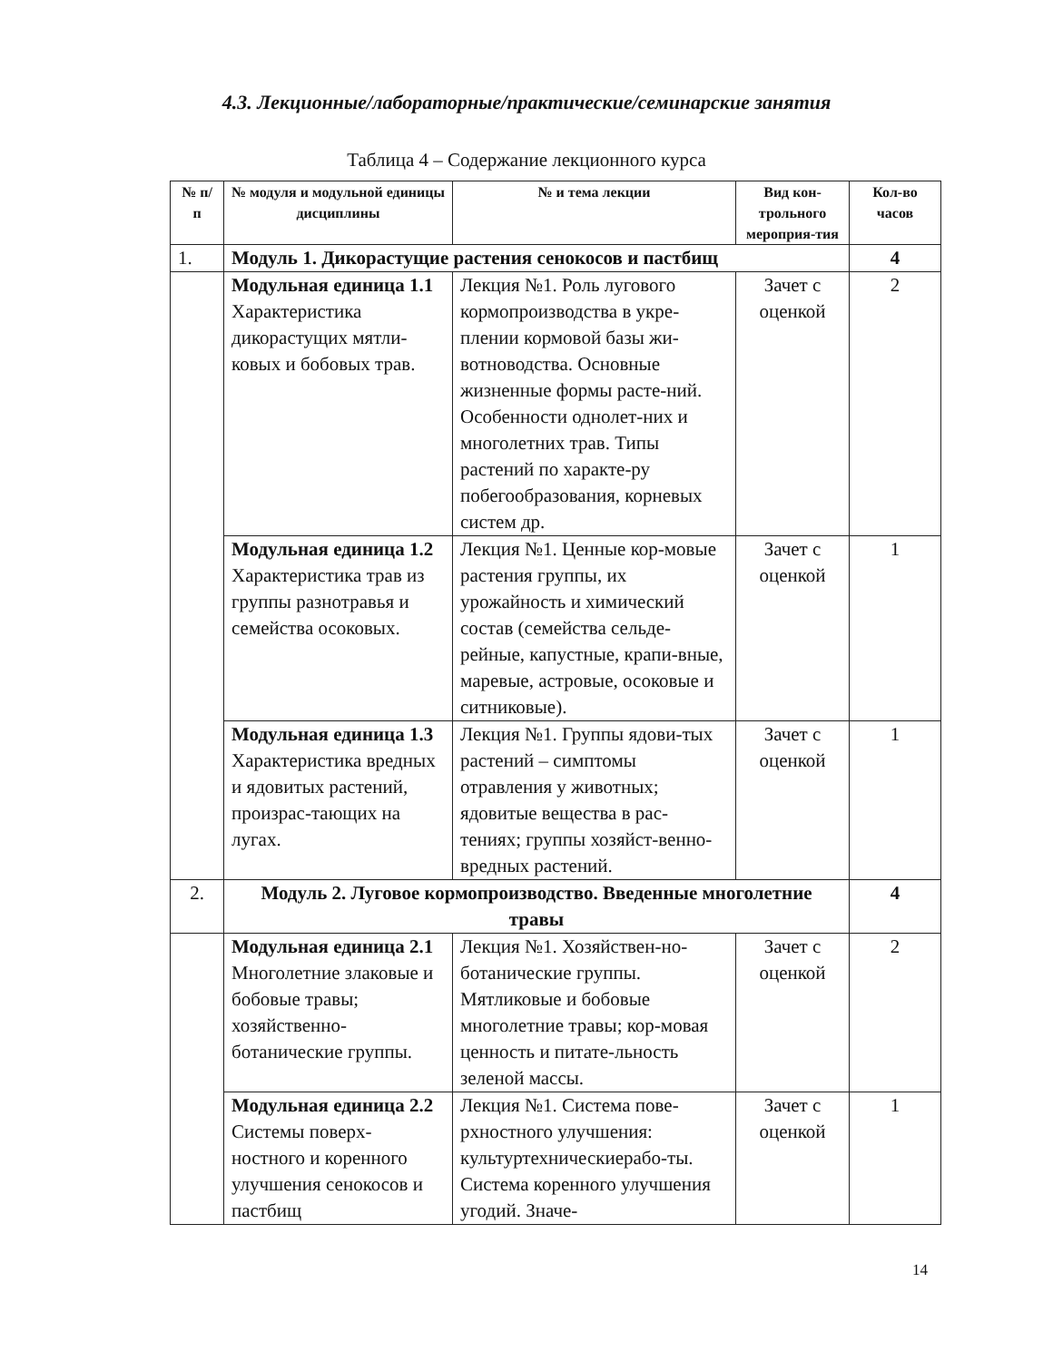4.3. Лекционные/лабораторные/практические/семинарские занятия
Таблица 4 – Содержание лекционного курса
| № п/п | № модуля и модульной единицы дисциплины | № и тема лекции | Вид кон-трольного мероприя-тия | Кол-во часов |
| --- | --- | --- | --- | --- |
| 1. | Модуль 1. Дикорастущие растения сенокосов и пастбищ | | | 4 |
| | Модульная единица 1.1 Характеристика дикорастущих мятли-ковых и бобовых трав. | Лекция №1. Роль лугового кормопроизводства в укре-плении кормовой базы жи-вотноводства. Основные жизненные формы расте-ний. Особенности однолет-них и многолетних трав. Типы растений по характе-ру побегообразования, корневых систем др. | Зачет с оценкой | 2 |
| | Модульная единица 1.2 Характеристика трав из группы разнотравья и семейства осоковых. | Лекция №1. Ценные кор-мовые растения группы, их урожайность и химический состав (семейства сельде-рейные, капустные, крапи-вные, маревые, астровые, осоковые и ситниковые). | Зачет с оценкой | 1 |
| | Модульная единица 1.3 Характеристика вредных и ядовитых растений, произрас-тающих на лугах. | Лекция №1. Группы ядови-тых растений – симптомы отравления у животных; ядовитые вещества в рас-тениях; группы хозяйст-венно-вредных растений. | Зачет с оценкой | 1 |
| 2. | Модуль 2. Луговое кормопроизводство. Введенные многолетние травы | | | 4 |
| | Модульная единица 2.1 Многолетние злаковые и бобовые травы; хозяйственно-ботанические группы. | Лекция №1. Хозяйствен-но-ботанические группы. Мятликовые и бобовые многолетние травы; кор-мовая ценность и питате-льность зеленой массы. | Зачет с оценкой | 2 |
| | Модульная единица 2.2 Системы поверх-ностного и коренного улучшения сенокосов и пастбищ | Лекция №1. Система пове-рхностного улучшения: культуртехническиерабо-ты. Система коренного улучшения угодий. Значе- | Зачет с оценкой | 1 |
14